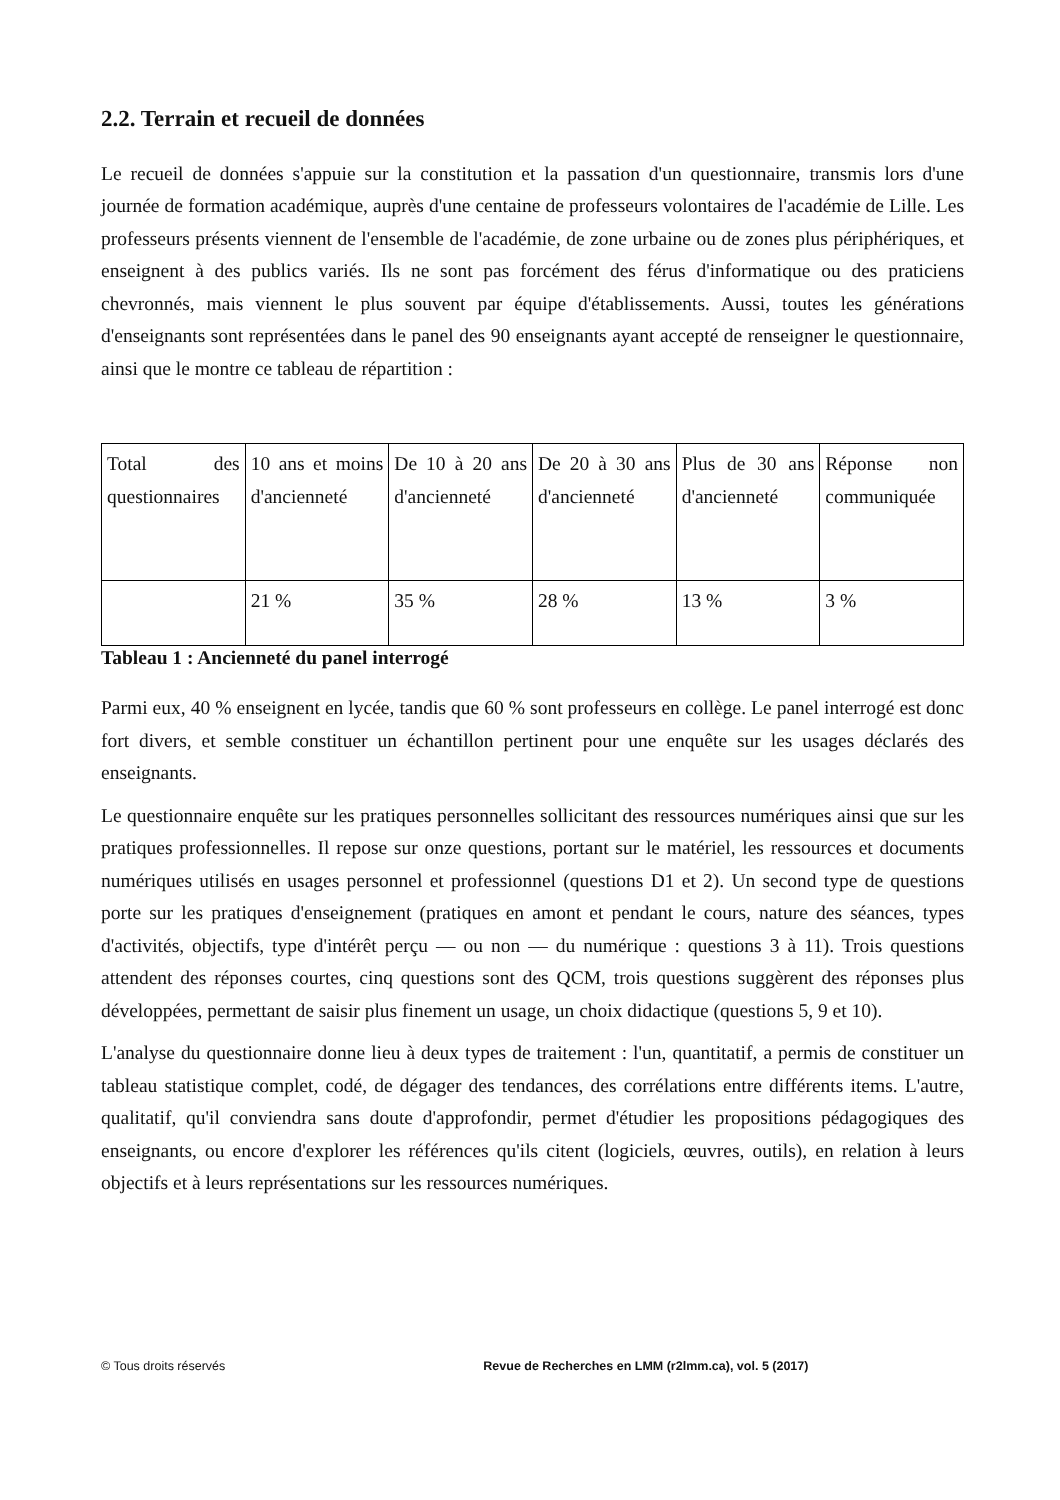2.2. Terrain et recueil de données
Le recueil de données s'appuie sur la constitution et la passation d'un questionnaire, transmis lors d'une journée de formation académique, auprès d'une centaine de professeurs volontaires de l'académie de Lille. Les professeurs présents viennent de l'ensemble de l'académie, de zone urbaine ou de zones plus périphériques, et enseignent à des publics variés. Ils ne sont pas forcément des férus d'informatique ou des praticiens chevronnés, mais viennent le plus souvent par équipe d'établissements. Aussi, toutes les générations d'enseignants sont représentées dans le panel des 90 enseignants ayant accepté de renseigner le questionnaire, ainsi que le montre ce tableau de répartition :
| Total des questionnaires | 10 ans et moins d'ancienneté | De 10 à 20 ans d'ancienneté | De 20 à 30 ans d'ancienneté | Plus de 30 ans d'ancienneté | Réponse non communiquée |
| | 21 % | 35 % | 28 % | 13 % | 3 % |
Tableau 1 : Ancienneté du panel interrogé
Parmi eux, 40 % enseignent en lycée, tandis que 60 % sont professeurs en collège. Le panel interrogé est donc fort divers, et semble constituer un échantillon pertinent pour une enquête sur les usages déclarés des enseignants.
Le questionnaire enquête sur les pratiques personnelles sollicitant des ressources numériques ainsi que sur les pratiques professionnelles. Il repose sur onze questions, portant sur le matériel, les ressources et documents numériques utilisés en usages personnel et professionnel (questions D1 et 2). Un second type de questions porte sur les pratiques d'enseignement (pratiques en amont et pendant le cours, nature des séances, types d'activités, objectifs, type d'intérêt perçu — ou non — du numérique : questions 3 à 11). Trois questions attendent des réponses courtes, cinq questions sont des QCM, trois questions suggèrent des réponses plus développées, permettant de saisir plus finement un usage, un choix didactique (questions 5, 9 et 10).
L'analyse du questionnaire donne lieu à deux types de traitement : l'un, quantitatif, a permis de constituer un tableau statistique complet, codé, de dégager des tendances, des corrélations entre différents items. L'autre, qualitatif, qu'il conviendra sans doute d'approfondir, permet d'étudier les propositions pédagogiques des enseignants, ou encore d'explorer les références qu'ils citent (logiciels, œuvres, outils), en relation à leurs objectifs et à leurs représentations sur les ressources numériques.
© Tous droits réservés Revue de Recherches en LMM (r2lmm.ca), vol. 5 (2017)